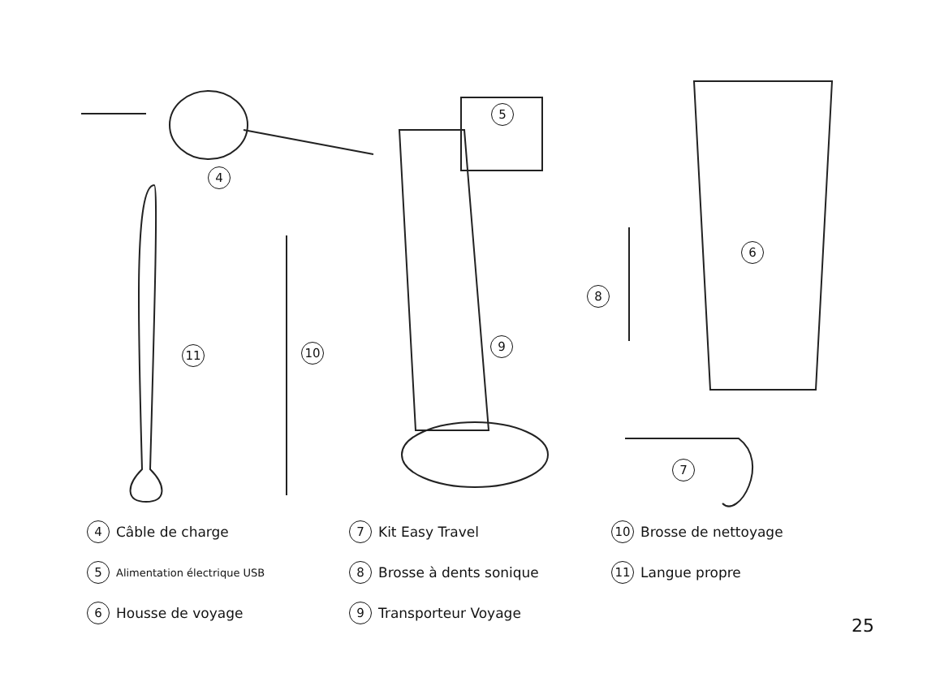4
5
6
7
8
9 10 11
4 Câble de charge
5 Alimentation électrique USB
6 Housse de voyage
7 Kit Easy Travel
8 Brosse à dents sonique
9 Transporteur Voyage
10 Brosse de nettoyage
11 Langue propre
25